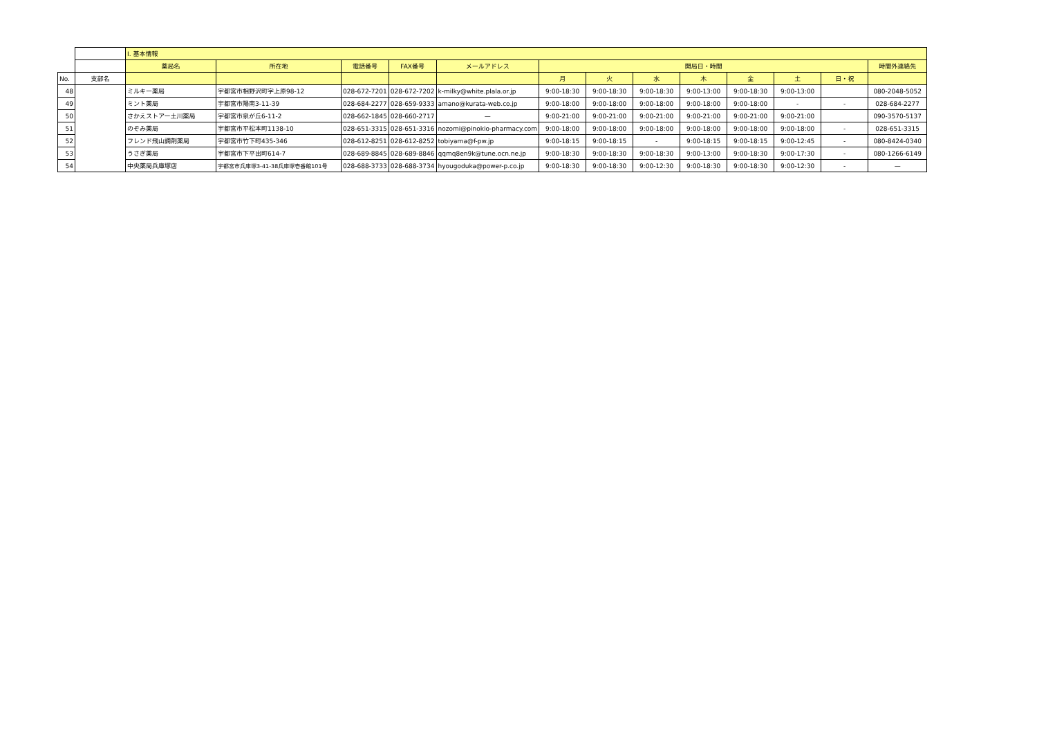| | | Ⅰ. 基本情報 | | | | | | | | | | | | |
| | | 薬局名 | 所在地 | 電話番号 | FAX番号 | メールアドレス | 開局日・時間 | | | | | | | 時間外連絡先 |
| No. | 支部名 | | | | | | 月 | 火 | 水 | 木 | 金 | 土 | 日・祝 | |
| 48 | | ミルキー薬局 | 宇都宮市相野沢町字上原98-12 | 028-672-7201 | 028-672-7202 | k-milky@white.plala.or.jp | 9:00-18:30 | 9:00-18:30 | 9:00-18:30 | 9:00-13:00 | 9:00-18:30 | 9:00-13:00 | | 080-2048-5052 |
| 49 | | ミント薬局 | 宇都宮市陽南3-11-39 | 028-684-2277 | 028-659-9333 | amano@kurata-web.co.jp | 9:00-18:00 | 9:00-18:00 | 9:00-18:00 | 9:00-18:00 | 9:00-18:00 | - | - | 028-684-2277 |
| 50 | | さかえストアー土川薬局 | 宇都宮市泉が丘6-11-2 | 028-662-1845 | 028-660-2717 | — | 9:00-21:00 | 9:00-21:00 | 9:00-21:00 | 9:00-21:00 | 9:00-21:00 | 9:00-21:00 | | 090-3570-5137 |
| 51 | | のぞみ薬局 | 宇都宮市平松本町1138-10 | 028-651-3315 | 028-651-3316 | nozomi@pinokio-pharmacy.com | 9:00-18:00 | 9:00-18:00 | 9:00-18:00 | 9:00-18:00 | 9:00-18:00 | 9:00-18:00 | - | 028-651-3315 |
| 52 | | フレンド飛山調剤薬局 | 宇都宮市竹下町435-346 | 028-612-8251 | 028-612-8252 | tobiyama@f-pw.jp | 9:00-18:15 | 9:00-18:15 | - | 9:00-18:15 | 9:00-18:15 | 9:00-12:45 | - | 080-8424-0340 |
| 53 | | うさぎ薬局 | 宇都宮市下平出町614-7 | 028-689-8845 | 028-689-8846 | qqmq8en9k@tune.ocn.ne.jp | 9:00-18:30 | 9:00-18:30 | 9:00-18:30 | 9:00-13:00 | 9:00-18:30 | 9:00-17:30 | - | 080-1266-6149 |
| 54 | | 中央薬局兵庫塚店 | 宇都宮市兵庫塚3-41-38兵庫塚壱番館101号 | 028-688-3733 | 028-688-3734 | hyougoduka@power-p.co.jp | 9:00-18:30 | 9:00-18:30 | 9:00-12:30 | 9:00-18:30 | 9:00-18:30 | 9:00-12:30 | - | — |